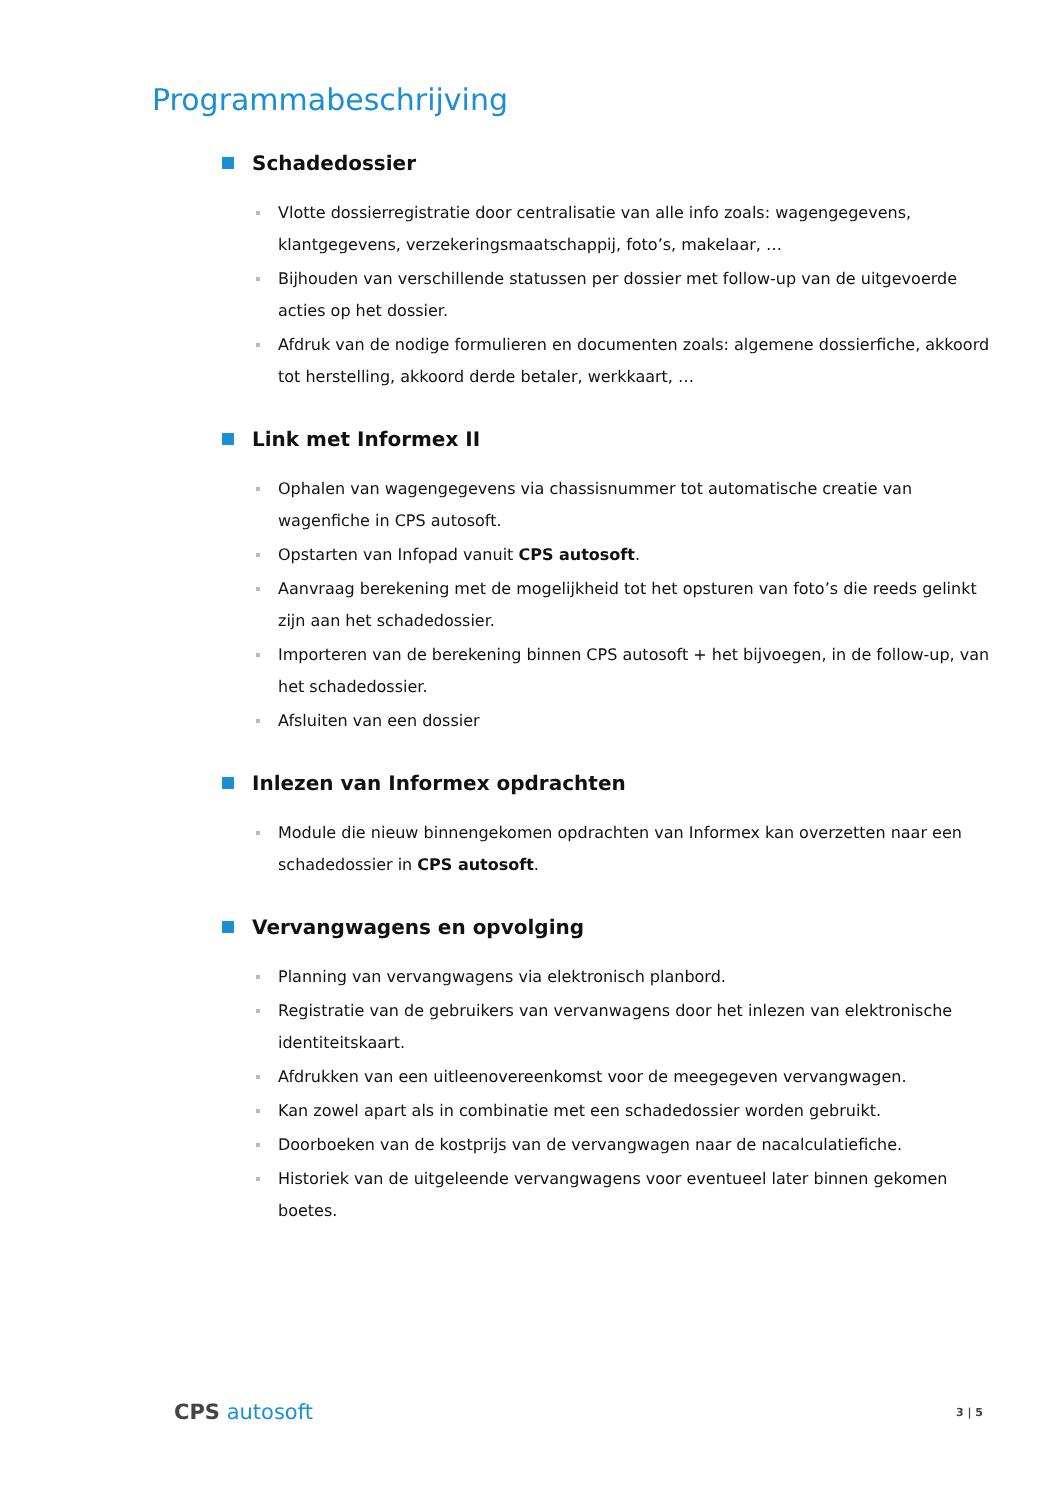Programmabeschrijving
Schadedossier
Vlotte dossierregistratie door centralisatie van alle info zoals: wagengegevens, klantgegevens, verzekeringsmaatschappij, foto’s, makelaar, …
Bijhouden van verschillende statussen per dossier met follow-up van de uitgevoerde acties op het dossier.
Afdruk van de nodige formulieren en documenten zoals: algemene dossierfiche, akkoord tot herstelling, akkoord derde betaler, werkkaart, …
Link met Informex II
Ophalen van wagengegevens via chassisnummer tot automatische creatie van wagenfiche in CPS autosoft.
Opstarten van Infopad vanuit CPS autosoft.
Aanvraag berekening met de mogelijkheid tot het opsturen van foto’s die reeds gelinkt zijn aan het schadedossier.
Importeren van de berekening binnen CPS autosoft + het bijvoegen, in de follow-up, van het schadedossier.
Afsluiten van een dossier
Inlezen van Informex opdrachten
Module die nieuw binnengekomen opdrachten van Informex kan overzetten naar een schadedossier in CPS autosoft.
Vervangwagens en opvolging
Planning van vervangwagens via elektronisch planbord.
Registratie van de gebruikers van vervanwagens door het inlezen van elektronische identiteitskaart.
Afdrukken van een uitleenovereenkomst voor de meegegeven vervangwagen.
Kan zowel apart als in combinatie met een schadedossier worden gebruikt.
Doorboeken van de kostprijs van de vervangwagen naar de nacalculatiefiche.
Historiek van de uitgeleende vervangwagens voor eventueel later binnen gekomen boetes.
CPS autosoft
3 | 5